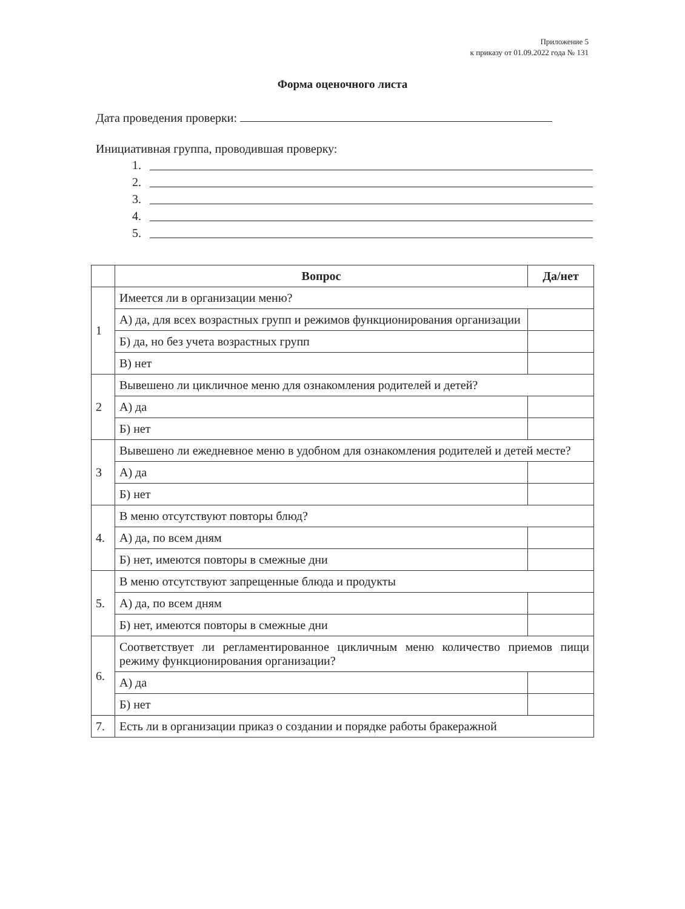Приложение 5
к приказу от 01.09.2022 года № 131
Форма оценочного листа
Дата проведения проверки:
Инициативная группа, проводившая проверку:
1.
2.
3.
4.
5.
| | Вопрос | Да/нет |
| --- | --- | --- |
| 1 | Имеется ли в организации меню? | |
| | А) да, для всех возрастных групп и режимов функционирования организации | |
| | Б) да, но без учета возрастных групп | |
| | В) нет | |
| 2 | Вывешено ли цикличное меню для ознакомления родителей и детей? | |
| | А) да | |
| | Б) нет | |
| 3 | Вывешено ли ежедневное меню в удобном для ознакомления родителей и детей месте? | |
| | А) да | |
| | Б) нет | |
| 4. | В меню отсутствуют повторы блюд? | |
| | А) да, по всем дням | |
| | Б) нет, имеются повторы в смежные дни | |
| 5. | В меню отсутствуют запрещенные блюда и продукты | |
| | А) да, по всем дням | |
| | Б) нет, имеются повторы в смежные дни | |
| 6. | Соответствует ли регламентированное цикличным меню количество приемов пищи режиму функционирования организации? | |
| | А) да | |
| | Б) нет | |
| 7. | Есть ли в организации приказ о создании и порядке работы бракеражной | |